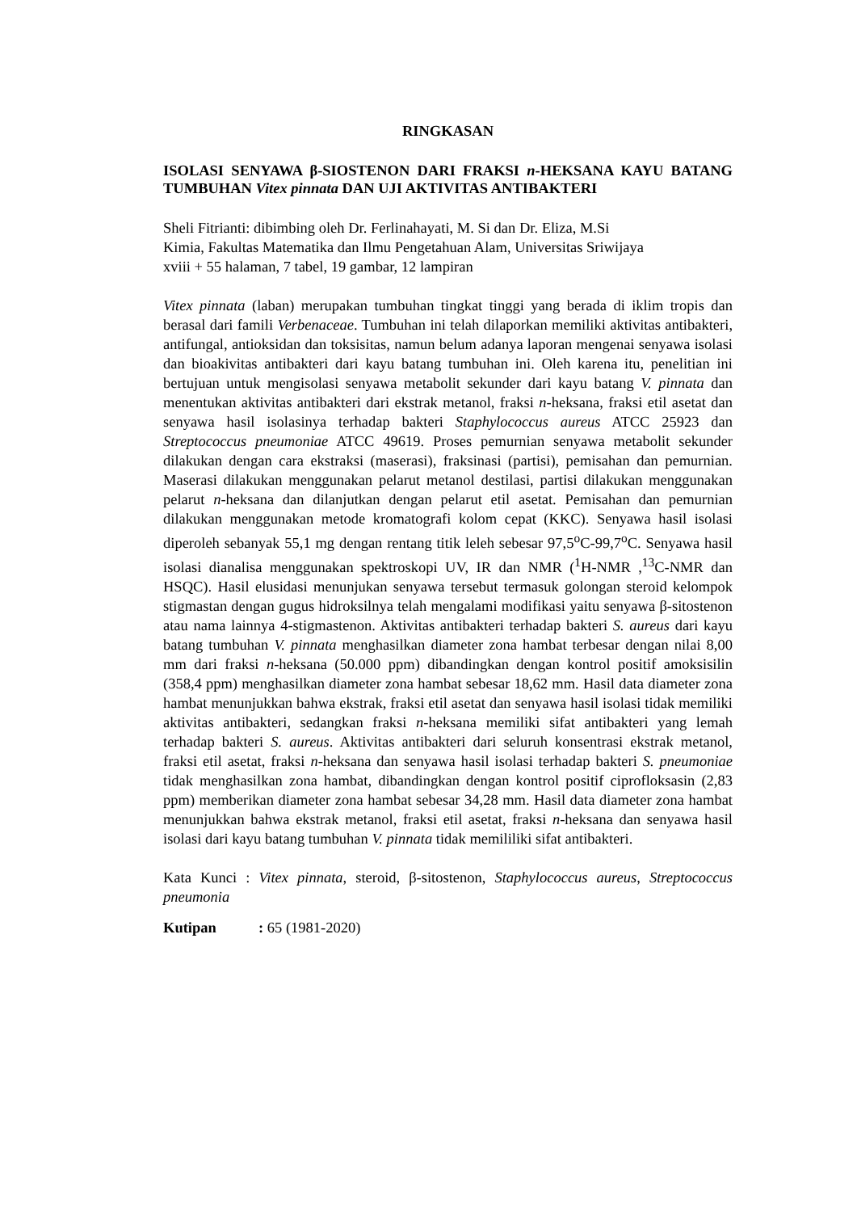RINGKASAN
ISOLASI SENYAWA β-SIOSTENON DARI FRAKSI n-HEKSANA KAYU BATANG TUMBUHAN Vitex pinnata DAN UJI AKTIVITAS ANTIBAKTERI
Sheli Fitrianti: dibimbing oleh Dr. Ferlinahayati, M. Si dan Dr. Eliza, M.Si
Kimia, Fakultas Matematika dan Ilmu Pengetahuan Alam, Universitas Sriwijaya
xviii + 55 halaman, 7 tabel, 19 gambar, 12 lampiran
Vitex pinnata (laban) merupakan tumbuhan tingkat tinggi yang berada di iklim tropis dan berasal dari famili Verbenaceae. Tumbuhan ini telah dilaporkan memiliki aktivitas antibakteri, antifungal, antioksidan dan toksisitas, namun belum adanya laporan mengenai senyawa isolasi dan bioakivitas antibakteri dari kayu batang tumbuhan ini. Oleh karena itu, penelitian ini bertujuan untuk mengisolasi senyawa metabolit sekunder dari kayu batang V. pinnata dan menentukan aktivitas antibakteri dari ekstrak metanol, fraksi n-heksana, fraksi etil asetat dan senyawa hasil isolasinya terhadap bakteri Staphylococcus aureus ATCC 25923 dan Streptococcus pneumoniae ATCC 49619. Proses pemurnian senyawa metabolit sekunder dilakukan dengan cara ekstraksi (maserasi), fraksinasi (partisi), pemisahan dan pemurnian. Maserasi dilakukan menggunakan pelarut metanol destilasi, partisi dilakukan menggunakan pelarut n-heksana dan dilanjutkan dengan pelarut etil asetat. Pemisahan dan pemurnian dilakukan menggunakan metode kromatografi kolom cepat (KKC). Senyawa hasil isolasi diperoleh sebanyak 55,1 mg dengan rentang titik leleh sebesar 97,5<sup>o</sup>C-99,7<sup>o</sup>C. Senyawa hasil isolasi dianalisa menggunakan spektroskopi UV, IR dan NMR (<sup>1</sup>H-NMR ,<sup>13</sup>C-NMR dan HSQC). Hasil elusidasi menunjukan senyawa tersebut termasuk golongan steroid kelompok stigmastan dengan gugus hidroksilnya telah mengalami modifikasi yaitu senyawa β-sitostenon atau nama lainnya 4-stigmastenon. Aktivitas antibakteri terhadap bakteri S. aureus dari kayu batang tumbuhan V. pinnata menghasilkan diameter zona hambat terbesar dengan nilai 8,00 mm dari fraksi n-heksana (50.000 ppm) dibandingkan dengan kontrol positif amoksisilin (358,4 ppm) menghasilkan diameter zona hambat sebesar 18,62 mm. Hasil data diameter zona hambat menunjukkan bahwa ekstrak, fraksi etil asetat dan senyawa hasil isolasi tidak memiliki aktivitas antibakteri, sedangkan fraksi n-heksana memiliki sifat antibakteri yang lemah terhadap bakteri S. aureus. Aktivitas antibakteri dari seluruh konsentrasi ekstrak metanol, fraksi etil asetat, fraksi n-heksana dan senyawa hasil isolasi terhadap bakteri S. pneumoniae tidak menghasilkan zona hambat, dibandingkan dengan kontrol positif ciprofloksasin (2,83 ppm) memberikan diameter zona hambat sebesar 34,28 mm. Hasil data diameter zona hambat menunjukkan bahwa ekstrak metanol, fraksi etil asetat, fraksi n-heksana dan senyawa hasil isolasi dari kayu batang tumbuhan V. pinnata tidak memililiki sifat antibakteri.
Kata Kunci : Vitex pinnata, steroid, β-sitostenon, Staphylococcus aureus, Streptococcus pneumonia
Kutipan: 65 (1981-2020)